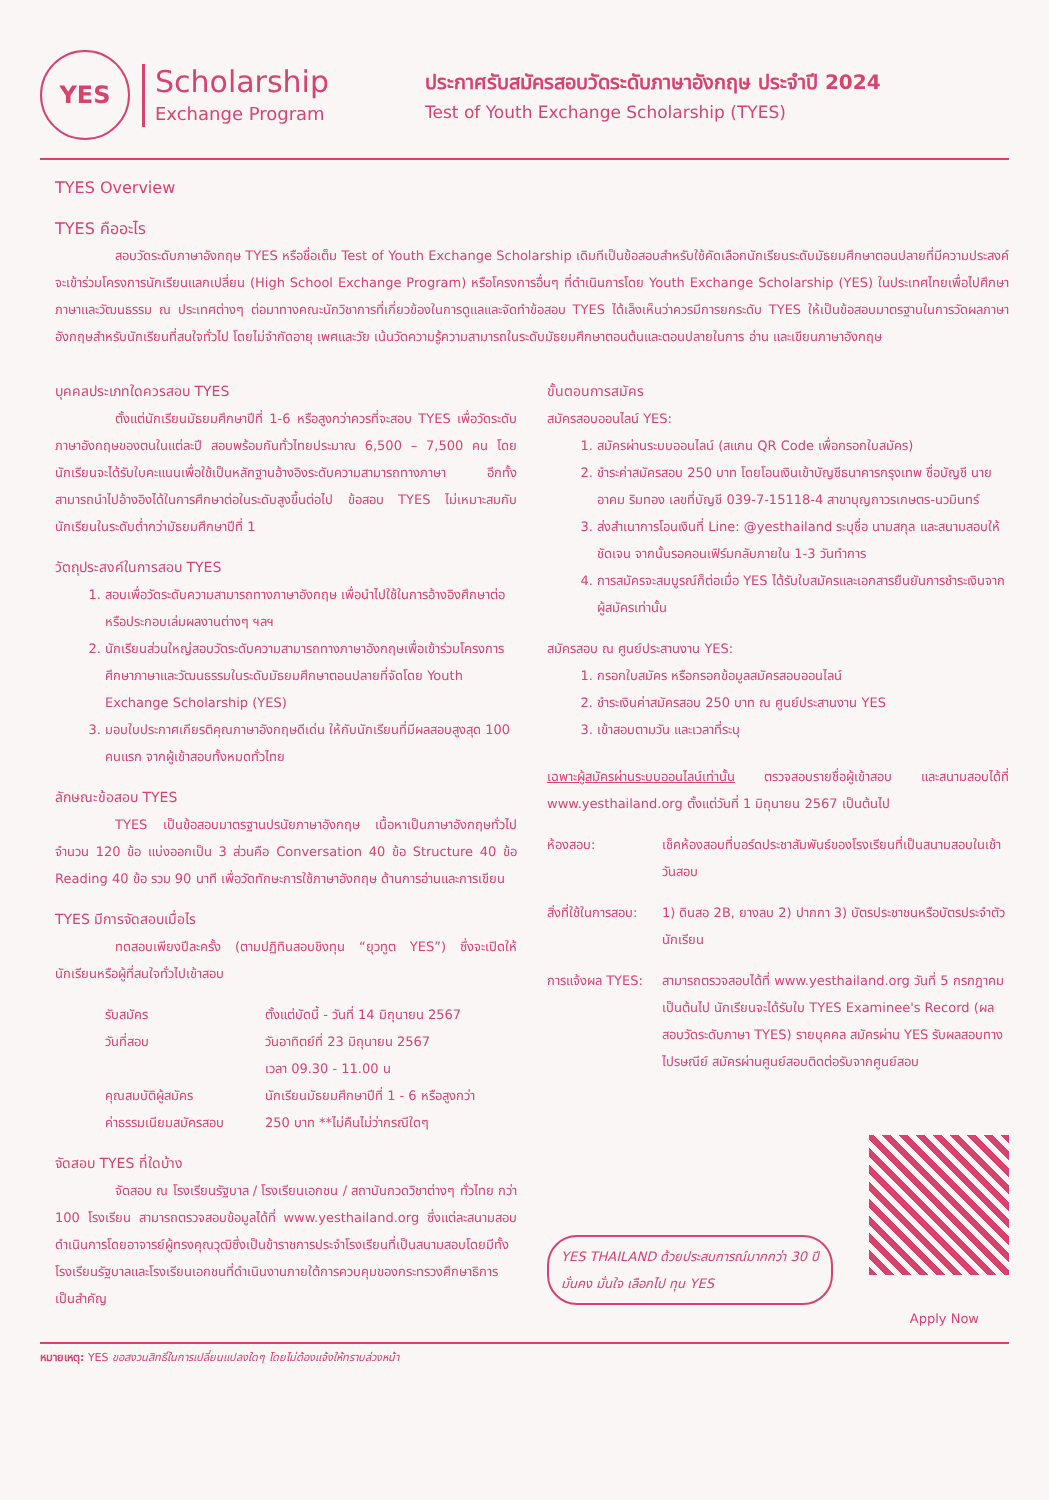YES
Scholarship
Exchange Program
ประกาศรับสมัครสอบวัดระดับภาษาอังกฤษ ประจำปี 2024
Test of Youth Exchange Scholarship (TYES)
TYES Overview
TYES คืออะไร
สอบวัดระดับภาษาอังกฤษ TYES หรือชื่อเต็ม Test of Youth Exchange Scholarship เดิมทีเป็นข้อสอบสำหรับใช้คัดเลือกนักเรียนระดับมัธยมศึกษาตอนปลายที่มีความประสงค์จะเข้าร่วมโครงการนักเรียนแลกเปลี่ยน (High School Exchange Program) หรือโครงการอื่นๆ ที่ดำเนินการโดย Youth Exchange Scholarship (YES) ในประเทศไทยเพื่อไปศึกษาภาษาและวัฒนธรรม ณ ประเทศต่างๆ ต่อมาทางคณะนักวิชาการที่เกี่ยวข้องในการดูแลและจัดทำข้อสอบ TYES ได้เล็งเห็นว่าควรมีการยกระดับ TYES ให้เป็นข้อสอบมาตรฐานในการวัดผลภาษาอังกฤษสำหรับนักเรียนที่สนใจทั่วไป โดยไม่จำกัดอายุ เพศและวัย เน้นวัดความรู้ความสามารถในระดับมัธยมศึกษาตอนต้นและตอนปลายในการ อ่าน และเขียนภาษาอังกฤษ
บุคคลประเภทใดควรสอบ TYES
ตั้งแต่นักเรียนมัธยมศึกษาปีที่ 1-6 หรือสูงกว่าควรที่จะสอบ TYES เพื่อวัดระดับภาษาอังกฤษของตนในแต่ละปี สอบพร้อมกันทั่วไทยประมาณ 6,500 – 7,500 คน โดยนักเรียนจะได้รับใบคะแนนเพื่อใช้เป็นหลักฐานอ้างอิงระดับความสามารถทางภาษา อีกทั้งสามารถนำไปอ้างอิงได้ในการศึกษาต่อในระดับสูงขึ้นต่อไป ข้อสอบ TYES ไม่เหมาะสมกับนักเรียนในระดับต่ำกว่ามัธยมศึกษาปีที่ 1
วัตถุประสงค์ในการสอบ TYES
1. สอบเพื่อวัดระดับความสามารถทางภาษาอังกฤษ เพื่อนำไปใช้ในการอ้างอิงศึกษาต่อ หรือประกอบเล่มผลงานต่างๆ ฯลฯ
2. นักเรียนส่วนใหญ่สอบวัดระดับความสามารถทางภาษาอังกฤษเพื่อเข้าร่วมโครงการศึกษาภาษาและวัฒนธรรมในระดับมัธยมศึกษาตอนปลายที่จัดโดย Youth Exchange Scholarship (YES)
3. มอบใบประกาศเกียรติคุณภาษาอังกฤษดีเด่น ให้กับนักเรียนที่มีผลสอบสูงสุด 100 คนแรก จากผู้เข้าสอบทั้งหมดทั่วไทย
ลักษณะข้อสอบ TYES
TYES เป็นข้อสอบมาตรฐานปรนัยภาษาอังกฤษ เนื้อหาเป็นภาษาอังกฤษทั่วไป จำนวน 120 ข้อ แบ่งออกเป็น 3 ส่วนคือ Conversation 40 ข้อ Structure 40 ข้อ Reading 40 ข้อ รวม 90 นาที เพื่อวัดทักษะการใช้ภาษาอังกฤษ ด้านการอ่านและการเขียน
TYES มีการจัดสอบเมื่อไร
ทดสอบเพียงปีละครั้ง (ตามปฏิทินสอบชิงทุน “ยุวทูต YES”) ซึ่งจะเปิดให้นักเรียนหรือผู้ที่สนใจทั่วไปเข้าสอบ
รับสมัคร ตั้งแต่บัดนี้ - วันที่ 14 มิถุนายน 2567 วันที่สอบ วันอาทิตย์ที่ 23 มิถุนายน 2567
เวลา 09.30 - 11.00 น คุณสมบัติผู้สมัคร นักเรียนมัธยมศึกษาปีที่ 1 - 6 หรือสูงกว่า ค่าธรรมเนียมสมัครสอบ 250 บาท **ไม่คืนไม่ว่ากรณีใดๆ
จัดสอบ TYES ที่ใดบ้าง
จัดสอบ ณ โรงเรียนรัฐบาล / โรงเรียนเอกชน / สถาบันกวดวิชาต่างๆ ทั่วไทย กว่า 100 โรงเรียน สามารถตรวจสอบข้อมูลได้ที่ www.yesthailand.org ซึ่งแต่ละสนามสอบดำเนินการโดยอาจารย์ผู้ทรงคุณวุฒิซึ่งเป็นข้าราชการประจำโรงเรียนที่เป็นสนามสอบโดยมีทั้งโรงเรียนรัฐบาลและโรงเรียนเอกชนที่ดำเนินงานภายใต้การควบคุมของกระทรวงศึกษาธิการเป็นสำคัญ
ขั้นตอนการสมัคร
สมัครสอบออนไลน์ YES:
1. สมัครผ่านระบบออนไลน์ (สแกน QR Code เพื่อกรอกใบสมัคร)
2. ชำระค่าสมัครสอบ 250 บาท โดยโอนเงินเข้าบัญชีธนาคารกรุงเทพ ชื่อบัญชี นายอาคม ริมทอง เลขที่บัญชี 039-7-15118-4 สาขาบุญถาวรเกษตร-นวมินทร์
3. ส่งสำเนาการโอนเงินที่ Line: @yesthailand ระบุชื่อ นามสกุล และสนามสอบให้ชัดเจน จากนั้นรอคอนเฟิร์มกลับภายใน 1-3 วันทำการ
4. การสมัครจะสมบูรณ์ก็ต่อเมื่อ YES ได้รับใบสมัครและเอกสารยืนยันการชำระเงินจากผู้สมัครเท่านั้น
สมัครสอบ ณ ศูนย์ประสานงาน YES:
1. กรอกใบสมัคร หรือกรอกข้อมูลสมัครสอบออนไลน์
2. ชำระเงินค่าสมัครสอบ 250 บาท ณ ศูนย์ประสานงาน YES
3. เข้าสอบตามวัน และเวลาที่ระบุ
เฉพาะผู้สมัครผ่านระบบออนไลน์เท่านั้น ตรวจสอบรายชื่อผู้เข้าสอบ และสนามสอบได้ที่ www.yesthailand.org ตั้งแต่วันที่ 1 มิถุนายน 2567 เป็นต้นไป
ห้องสอบ: เช็คห้องสอบที่บอร์ดประชาสัมพันธ์ของโรงเรียนที่เป็นสนามสอบในเช้าวันสอบ
สิ่งที่ใช้ในการสอบ: 1) ดินสอ 2B, ยางลบ 2) ปากกา 3) บัตรประชาชนหรือบัตรประจำตัวนักเรียน
การแจ้งผล TYES: สามารถตรวจสอบได้ที่ www.yesthailand.org วันที่ 5 กรกฎาคม เป็นต้นไป นักเรียนจะได้รับใบ TYES Examinee's Record (ผลสอบวัดระดับภาษา TYES) รายบุคคล สมัครผ่าน YES รับผลสอบทางไปรษณีย์ สมัครผ่านศูนย์สอบติดต่อรับจากศูนย์สอบ
YES THAILAND ด้วยประสบการณ์มากกว่า 30 ปี
มั่นคง มั่นใจ เลือกไป ทุน YES
Apply Now
หมายเหตุ: YES ขอสงวนสิทธิ์ในการเปลี่ยนแปลงใดๆ โดยไม่ต้องแจ้งให้ทราบล่วงหน้า